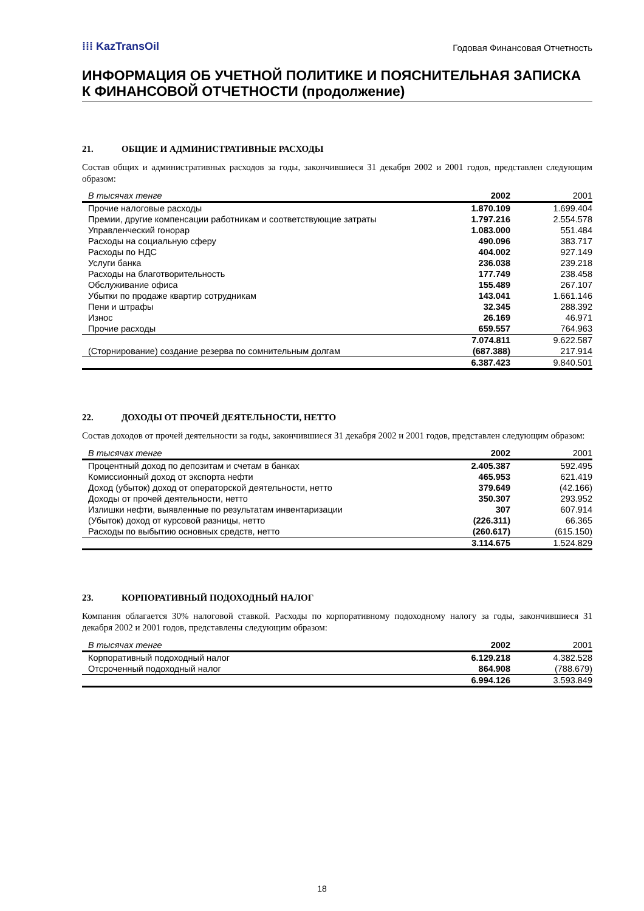⁞⁞⁞ KazTransOil
Годовая Финансовая Отчетность
ИНФОРМАЦИЯ ОБ УЧЕТНОЙ ПОЛИТИКЕ И ПОЯСНИТЕЛЬНАЯ ЗАПИСКА К ФИНАНСОВОЙ ОТЧЕТНОСТИ (продолжение)
21. ОБЩИЕ И АДМИНИСТРАТИВНЫЕ РАСХОДЫ
Состав общих и административных расходов за годы, закончившиеся 31 декабря 2002 и 2001 годов, представлен следующим образом:
| В тысячах тенге | 2002 | 2001 |
| --- | --- | --- |
| Прочие налоговые расходы | 1.870.109 | 1.699.404 |
| Премии, другие компенсации работникам и соответствующие затраты | 1.797.216 | 2.554.578 |
| Управленческий гонорар | 1.083.000 | 551.484 |
| Расходы на социальную сферу | 490.096 | 383.717 |
| Расходы по НДС | 404.002 | 927.149 |
| Услуги банка | 236.038 | 239.218 |
| Расходы на благотворительность | 177.749 | 238.458 |
| Обслуживание офиса | 155.489 | 267.107 |
| Убытки по продаже квартир сотрудникам | 143.041 | 1.661.146 |
| Пени и штрафы | 32.345 | 288.392 |
| Износ | 26.169 | 46.971 |
| Прочие расходы | 659.557 | 764.963 |
| | 7.074.811 | 9.622.587 |
| (Сторнирование) создание резерва по сомнительным долгам | (687.388) | 217.914 |
| | 6.387.423 | 9.840.501 |
22. ДОХОДЫ ОТ ПРОЧЕЙ ДЕЯТЕЛЬНОСТИ, НЕТТО
Состав доходов от прочей деятельности за годы, закончившиеся 31 декабря 2002 и 2001 годов, представлен следующим образом:
| В тысячах тенге | 2002 | 2001 |
| --- | --- | --- |
| Процентный доход по депозитам и счетам в банках | 2.405.387 | 592.495 |
| Комиссионный доход от экспорта нефти | 465.953 | 621.419 |
| Доход (убыток) доход от операторской деятельности, нетто | 379.649 | (42.166) |
| Доходы от прочей деятельности, нетто | 350.307 | 293.952 |
| Излишки нефти, выявленные по результатам инвентаризации | 307 | 607.914 |
| (Убыток) доход от курсовой разницы, нетто | (226.311) | 66.365 |
| Расходы по выбытию основных средств, нетто | (260.617) | (615.150) |
| | 3.114.675 | 1.524.829 |
23. КОРПОРАТИВНЫЙ ПОДОХОДНЫЙ НАЛОГ
Компания облагается 30% налоговой ставкой. Расходы по корпоративному подоходному налогу за годы, закончившиеся 31 декабря 2002 и 2001 годов, представлены следующим образом:
| В тысячах тенге | 2002 | 2001 |
| --- | --- | --- |
| Корпоративный подоходный налог | 6.129.218 | 4.382.528 |
| Отсроченный подоходный налог | 864.908 | (788.679) |
| | 6.994.126 | 3.593.849 |
18